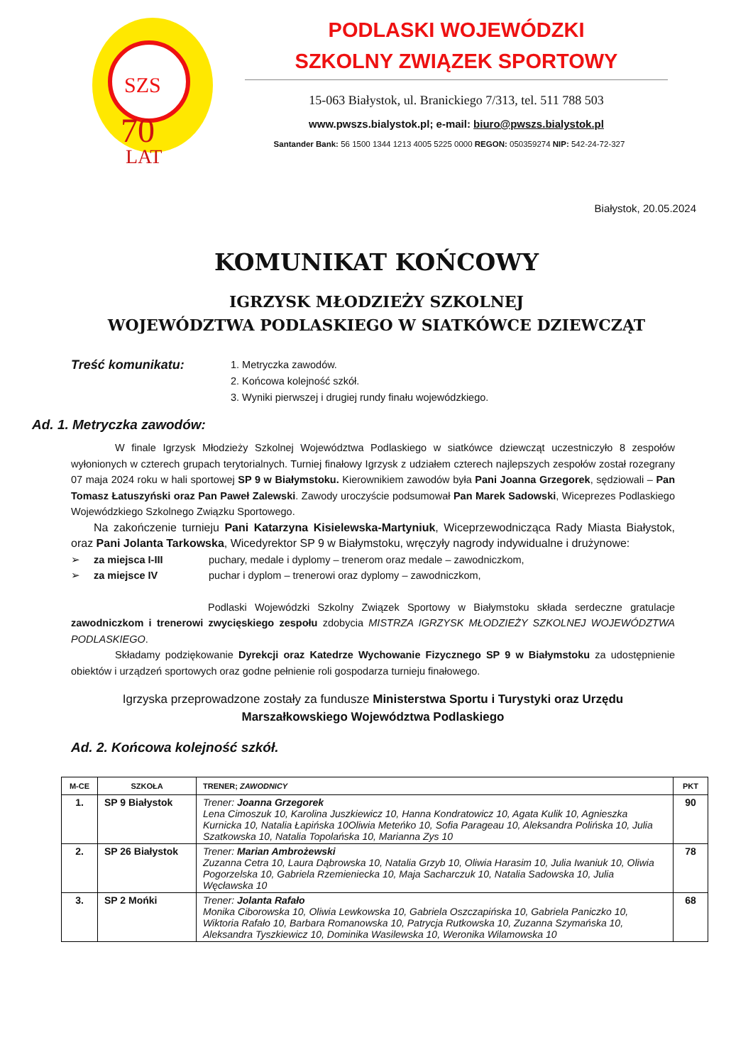SZS
70
LAT
PODLASKI WOJEWÓDZKI
SZKOLNY ZWIĄZEK SPORTOWY
15-063 Białystok, ul. Branickiego 7/313, tel. 511 788 503
www.pwszs.bialystok.pl; e-mail: biuro@pwszs.bialystok.pl
Santander Bank: 56 1500 1344 1213 4005 5225 0000 REGON: 050359274 NIP: 542-24-72-327
Białystok, 20.05.2024
KOMUNIKAT KOŃCOWY
IGRZYSK MŁODZIEŻY SZKOLNEJ
WOJEWÓDZTWA PODLASKIEGO W SIATKÓWCE DZIEWCZĄT
Treść komunikatu:
1. Metryczka zawodów.
2. Końcowa kolejność szkół.
3. Wyniki pierwszej i drugiej rundy finału wojewódzkiego.
Ad. 1. Metryczka zawodów:
W finale Igrzysk Młodzieży Szkolnej Województwa Podlaskiego w siatkówce dziewcząt uczestniczyło 8 zespołów wyłonionych w czterech grupach terytorialnych. Turniej finałowy Igrzysk z udziałem czterech najlepszych zespołów został rozegrany 07 maja 2024 roku w hali sportowej SP 9 w Białymstoku. Kierownikiem zawodów była Pani Joanna Grzegorek, sędziowali – Pan Tomasz Łatuszyński oraz Pan Paweł Zalewski. Zawody uroczyście podsumował Pan Marek Sadowski, Wiceprezes Podlaskiego Wojewódzkiego Szkolnego Związku Sportowego.
Na zakończenie turnieju Pani Katarzyna Kisielewska-Martyniuk, Wiceprzewodnicząca Rady Miasta Białystok, oraz Pani Jolanta Tarkowska, Wicedyrektor SP 9 w Białymstoku, wręczyły nagrody indywidualne i drużynowe:
➢ za miejsca I-III puchary, medale i dyplomy – trenerom oraz medale – zawodniczkom,
➢ za miejsce IV puchar i dyplom – trenerowi oraz dyplomy – zawodniczkom,
Podlaski Wojewódzki Szkolny Związek Sportowy w Białymstoku składa serdeczne gratulacje zawodniczkom i trenerowi zwycięskiego zespołu zdobycia MISTRZA IGRZYSK MŁODZIEŻY SZKOLNEJ WOJEWÓDZTWA PODLASKIEGO.
Składamy podziękowanie Dyrekcji oraz Katedrze Wychowanie Fizycznego SP 9 w Białymstoku za udostępnienie obiektów i urządzeń sportowych oraz godne pełnienie roli gospodarza turnieju finałowego.
Igrzyska przeprowadzone zostały za fundusze Ministerstwa Sportu i Turystyki oraz Urzędu Marszałkowskiego Województwa Podlaskiego
Ad. 2. Końcowa kolejność szkół.
| M-CE | SZKOŁA | TRENER; ZAWODNICY | PKT |
| --- | --- | --- | --- |
| 1. | SP 9 Białystok | Trener: Joanna Grzegorek Lena Cimoszuk 10, Karolina Juszkiewicz 10, Hanna Kondratowicz 10, Agata Kulik 10, Agnieszka Kurnicka 10, Natalia Łapińska 10Oliwia Meteńko 10, Sofia Parageau 10, Aleksandra Polińska 10, Julia Szatkowska 10, Natalia Topolańska 10, Marianna Zys 10 | 90 |
| 2. | SP 26 Białystok | Trener: Marian Ambrożewski Zuzanna Cetra 10, Laura Dąbrowska 10, Natalia Grzyb 10, Oliwia Harasim 10, Julia Iwaniuk 10, Oliwia Pogorzelska 10, Gabriela Rzemieniecka 10, Maja Sacharczuk 10, Natalia Sadowska 10, Julia Węcławska 10 | 78 |
| 3. | SP 2 Mońki | Trener: Jolanta Rafało Monika Ciborowska 10, Oliwia Lewkowska 10, Gabriela Oszczapińska 10, Gabriela Paniczko 10, Wiktoria Rafało 10, Barbara Romanowska 10, Patrycja Rutkowska 10, Zuzanna Szymańska 10, Aleksandra Tyszkiewicz 10, Dominika Wasilewska 10, Weronika Wilamowska 10 | 68 |